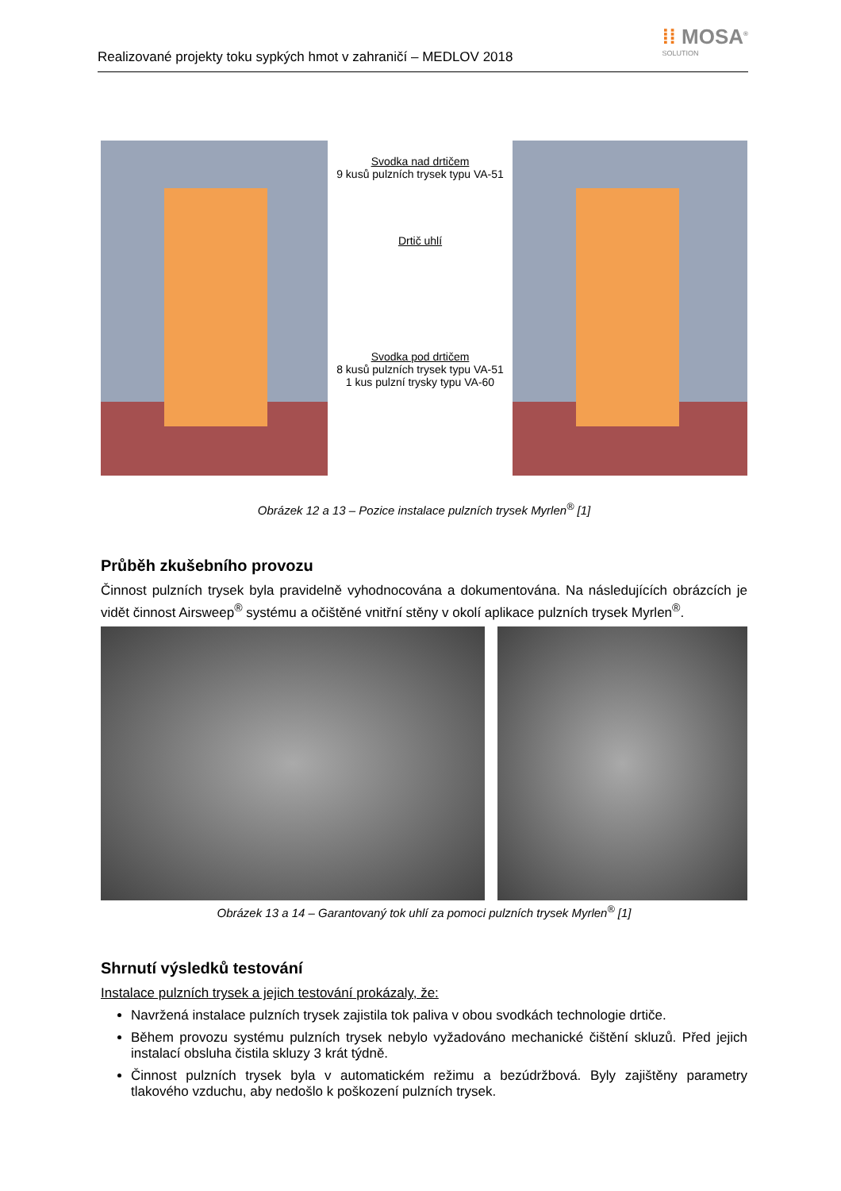Realizované projekty toku sypkých hmot v zahraničí – MEDLOV 2018
⁞⁞ MOSA<sup>®</sup>
SOLUTION
Svodka nad drtičem
9 kusů pulzních trysek typu VA-51
Drtič uhlí
Svodka pod drtičem
8 kusů pulzních trysek typu VA-51
1 kus pulzní trysky typu VA-60
Obrázek 12 a 13 – Pozice instalace pulzních trysek Myrlen<sup>®</sup> [1]
Průběh zkušebního provozu
Činnost pulzních trysek byla pravidelně vyhodnocována a dokumentována. Na následujících obrázcích je vidět činnost Airsweep<sup>®</sup> systému a očištěné vnitřní stěny v okolí aplikace pulzních trysek Myrlen<sup>®</sup>.
Obrázek 13 a 14 – Garantovaný tok uhlí za pomoci pulzních trysek Myrlen<sup>®</sup> [1]
Shrnutí výsledků testování
Instalace pulzních trysek a jejich testování prokázaly, že:
Navržená instalace pulzních trysek zajistila tok paliva v obou svodkách technologie drtiče.
Během provozu systému pulzních trysek nebylo vyžadováno mechanické čištění skluzů. Před jejich instalací obsluha čistila skluzy 3 krát týdně.
Činnost pulzních trysek byla v automatickém režimu a bezúdržbová. Byly zajištěny parametry tlakového vzduchu, aby nedošlo k poškození pulzních trysek.